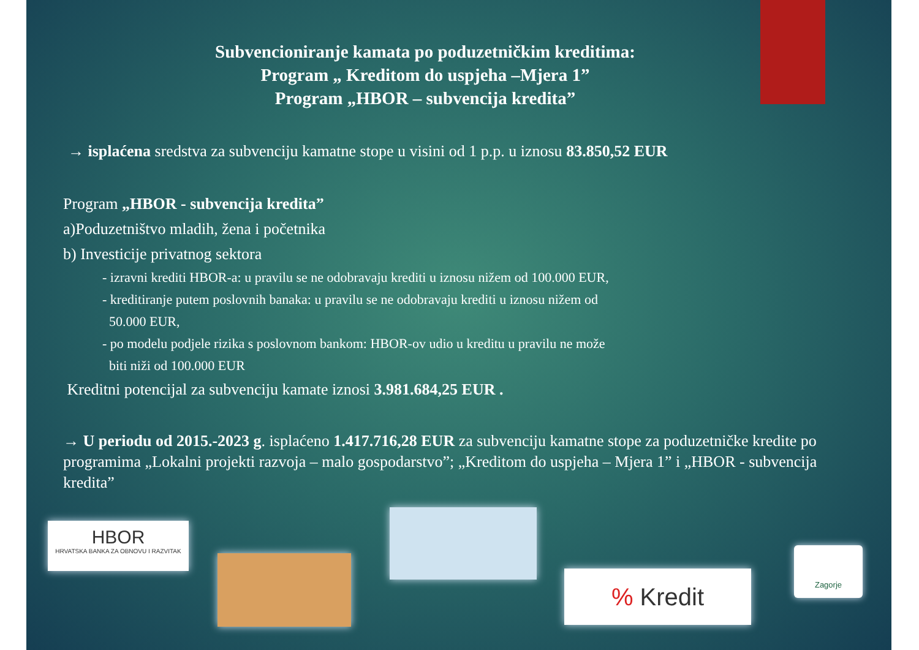Subvencioniranje kamata po poduzetničkim kreditima:
Program „ Kreditom do uspjeha –Mjera 1”
Program „HBOR – subvencija kredita”
→ isplaćena sredstva za subvenciju kamatne stope u visini od 1 p.p. u iznosu 83.850,52 EUR
Program „HBOR - subvencija kredita”
a)Poduzetništvo mladih, žena i početnika
b) Investicije privatnog sektora
- izravni krediti HBOR-a: u pravilu se ne odobravaju krediti u iznosu nižem od 100.000 EUR,
- kreditiranje putem poslovnih banaka: u pravilu se ne odobravaju krediti u iznosu nižem od
50.000 EUR,
- po modelu podjele rizika s poslovnom bankom: HBOR-ov udio u kreditu u pravilu ne može
biti niži od 100.000 EUR
Kreditni potencijal za subvenciju kamate iznosi 3.981.684,25 EUR .
→ U periodu od 2015.-2023 g. isplaćeno 1.417.716,28 EUR za subvenciju kamatne stope za poduzetničke kredite po programima „Lokalni projekti razvoja – malo gospodarstvo”; „Kreditom do uspjeha – Mjera 1” i „HBOR - subvencija kredita”
HBOR
HRVATSKA BANKA ZA OBNOVU I RAZVITAK
% Kredit
Zagorje